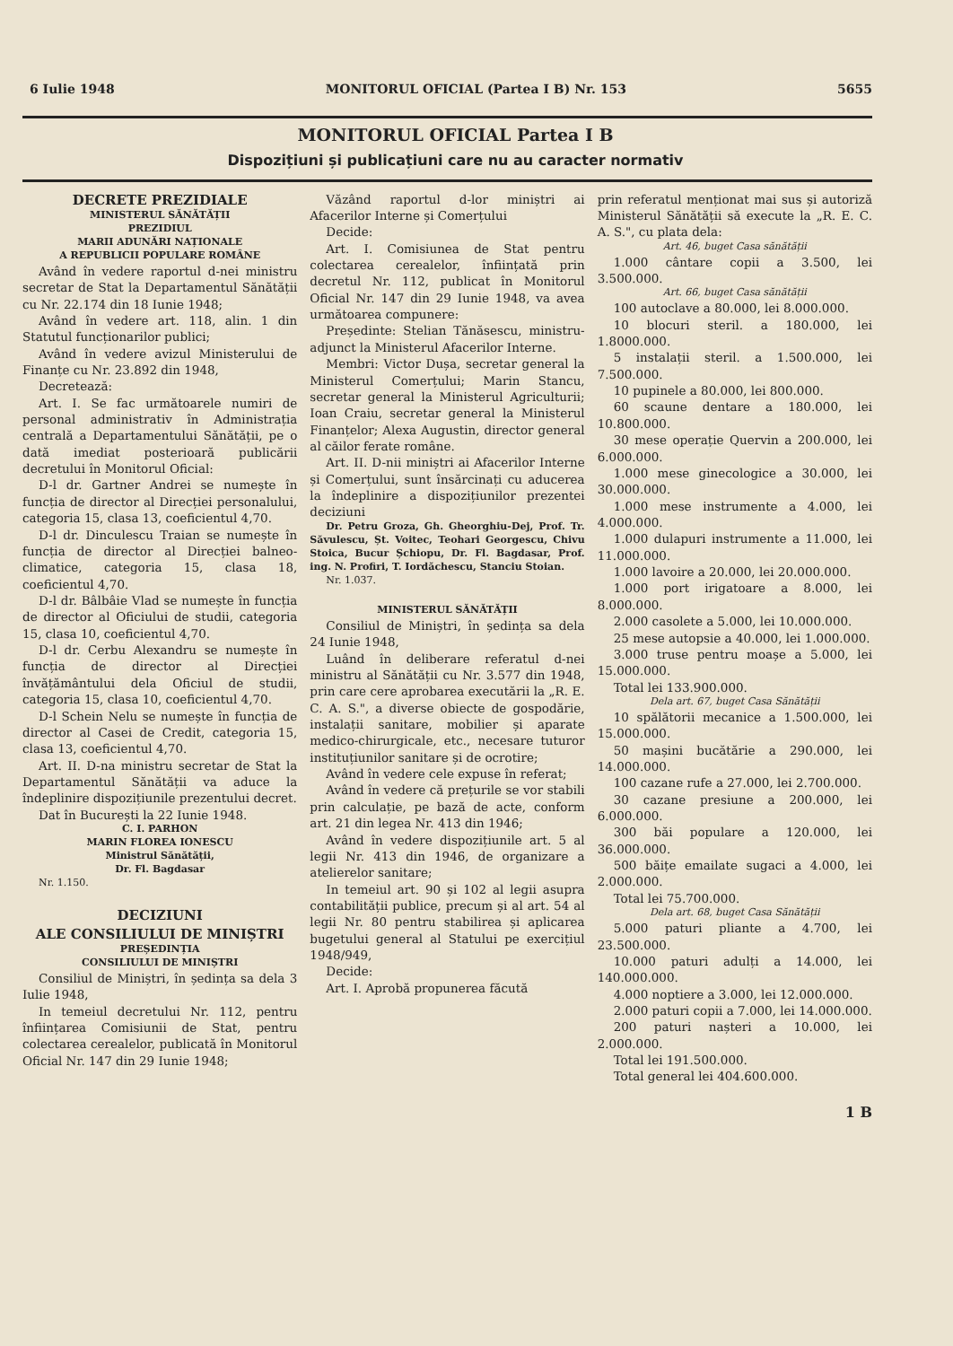6 Iulie 1948 MONITORUL OFICIAL (Partea I B) Nr. 153 5655
MONITORUL OFICIAL Partea I B
Dispozițiuni și publicațiuni care nu au caracter normativ
DECRETE PREZIDIALE
MINISTERUL SĂNĂTĂȚII
PREZIDIUL
MARII ADUNĂRI NAȚIONALE
A REPUBLICII POPULARE ROMÂNE
Având în vedere raportul d-nei ministru secretar de Stat la Departamentul Sănătății cu Nr. 22.174 din 18 Iunie 1948;
Având în vedere art. 118, alin. 1 din Statutul funcționarilor publici;
Având în vedere avizul Ministerului de Finanțe cu Nr. 23.892 din 1948,
Decretează:
Art. I. Se fac următoarele numiri de personal administrativ în Administrația centrală a Departamentului Sănătății, pe o dată imediat posterioară publicării decretului în Monitorul Oficial:
D-l dr. Gartner Andrei se numește în funcția de director al Direcției personalului, categoria 15, clasa 13, coeficientul 4,70.
D-l dr. Dinculescu Traian se numește în funcția de director al Direcției balneo-climatice, categoria 15, clasa 18, coeficientul 4,70.
D-l dr. Bâlbâie Vlad se numește în funcția de director al Oficiului de studii, categoria 15, clasa 10, coeficientul 4,70.
D-l dr. Cerbu Alexandru se numește în funcția de director al Direcției învățământului dela Oficiul de studii, categoria 15, clasa 10, coeficientul 4,70.
D-l Schein Nelu se numește în funcția de director al Casei de Credit, categoria 15, clasa 13, coeficientul 4,70.
Art. II. D-na ministru secretar de Stat la Departamentul Sănătății va aduce la îndeplinire dispozițiunile prezentului decret.
Dat în București la 22 Iunie 1948.
C. I. PARHON
MARIN FLOREA IONESCU
Ministrul Sănătății,
Dr. Fl. Bagdasar
Nr. 1.150.
DECIZIUNI
ALE CONSILIULUI DE MINIȘTRI
PREȘEDINȚIA
CONSILIULUI DE MINIȘTRI
Consiliul de Miniștri, în ședința sa dela 3 Iulie 1948,
In temeiul decretului Nr. 112, pentru înființarea Comisiunii de Stat, pentru colectarea cerealelor, publicată în Monitorul Oficial Nr. 147 din 29 Iunie 1948;
Văzând raportul d-lor miniștri ai Afacerilor Interne și Comerțului
Decide:
Art. I. Comisiunea de Stat pentru colectarea cerealelor, înființată prin decretul Nr. 112, publicat în Monitorul Oficial Nr. 147 din 29 Iunie 1948, va avea următoarea compunere:
Președinte: Stelian Tănăsescu, ministru-adjunct la Ministerul Afacerilor Interne.
Membri: Victor Dușa, secretar general la Ministerul Comerțului; Marin Stancu, secretar general la Ministerul Agriculturii; Ioan Craiu, secretar general la Ministerul Finanțelor; Alexa Augustin, director general al căilor ferate române.
Art. II. D-nii miniștri ai Afacerilor Interne și Comerțului, sunt însărcinați cu aducerea la îndeplinire a dispozițiunilor prezentei deciziuni
Dr. Petru Groza, Gh. Gheorghiu-Dej, Prof. Tr. Săvulescu, Șt. Voitec, Teohari Georgescu, Chivu Stoica, Bucur Șchiopu, Dr. Fl. Bagdasar, Prof. ing. N. Profiri, T. Iordăchescu, Stanciu Stoian.
Nr. 1.037.
MINISTERUL SĂNĂTĂȚII
Consiliul de Miniștri, în ședința sa dela 24 Iunie 1948,
Luând în deliberare referatul d-nei ministru al Sănătății cu Nr. 3.577 din 1948, prin care cere aprobarea executării la „R. E. C. A. S.", a diverse obiecte de gospodărie, instalații sanitare, mobilier și aparate medico-chirurgicale, etc., necesare tuturor instituțiunilor sanitare și de ocrotire;
Având în vedere cele expuse în referat;
Având în vedere că prețurile se vor stabili prin calculație, pe bază de acte, conform art. 21 din legea Nr. 413 din 1946;
Având în vedere dispozițiunile art. 5 al legii Nr. 413 din 1946, de organizare a atelierelor sanitare;
In temeiul art. 90 și 102 al legii asupra contabilității publice, precum și al art. 54 al legii Nr. 80 pentru stabilirea și aplicarea bugetului general al Statului pe exercițiul 1948/949,
Decide:
Art. I. Aprobă propunerea făcută
prin referatul menționat mai sus și autoriză Ministerul Sănătății să execute la „R. E. C. A. S.", cu plata dela:
Art. 46, buget Casa sănătății
1.000 cântare copii a 3.500, lei 3.500.000.
Art. 66, buget Casa sănătății
100 autoclave a 80.000, lei 8.000.000.
10 blocuri steril. a 180.000, lei 1.8000.000.
5 instalații steril. a 1.500.000, lei 7.500.000.
10 pupinele a 80.000, lei 800.000.
60 scaune dentare a 180.000, lei 10.800.000.
30 mese operație Quervin a 200.000, lei 6.000.000.
1.000 mese ginecologice a 30.000, lei 30.000.000.
1.000 mese instrumente a 4.000, lei 4.000.000.
1.000 dulapuri instrumente a 11.000, lei 11.000.000.
1.000 lavoire a 20.000, lei 20.000.000.
1.000 port irigatoare a 8.000, lei 8.000.000.
2.000 casolete a 5.000, lei 10.000.000.
25 mese autopsie a 40.000, lei 1.000.000.
3.000 truse pentru moașe a 5.000, lei 15.000.000.
Total lei 133.900.000.
Dela art. 67, buget Casa Sănătății
10 spălătorii mecanice a 1.500.000, lei 15.000.000.
50 mașini bucătărie a 290.000, lei 14.000.000.
100 cazane rufe a 27.000, lei 2.700.000.
30 cazane presiune a 200.000, lei 6.000.000.
300 băi populare a 120.000, lei 36.000.000.
500 băițe emailate sugaci a 4.000, lei 2.000.000.
Total lei 75.700.000.
Dela art. 68, buget Casa Sănătății
5.000 paturi pliante a 4.700, lei 23.500.000.
10.000 paturi adulți a 14.000, lei 140.000.000.
4.000 noptiere a 3.000, lei 12.000.000.
2.000 paturi copii a 7.000, lei 14.000.000.
200 paturi nașteri a 10.000, lei 2.000.000.
Total lei 191.500.000.
Total general lei 404.600.000.
1 B